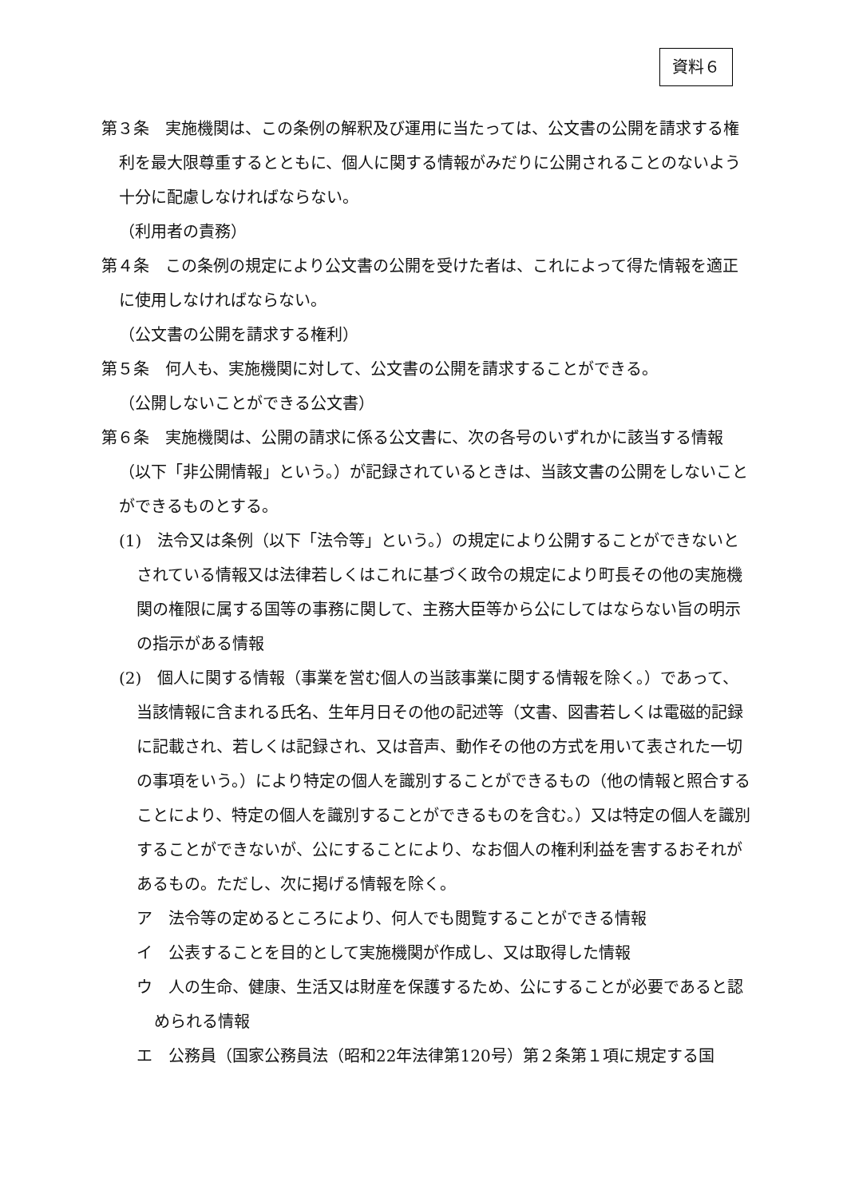資料６
第３条　実施機関は、この条例の解釈及び運用に当たっては、公文書の公開を請求する権利を最大限尊重するとともに、個人に関する情報がみだりに公開されることのないよう十分に配慮しなければならない。
（利用者の責務）
第４条　この条例の規定により公文書の公開を受けた者は、これによって得た情報を適正に使用しなければならない。
（公文書の公開を請求する権利）
第５条　何人も、実施機関に対して、公文書の公開を請求することができる。
（公開しないことができる公文書）
第６条　実施機関は、公開の請求に係る公文書に、次の各号のいずれかに該当する情報（以下「非公開情報」という。）が記録されているときは、当該文書の公開をしないことができるものとする。
(1)　法令又は条例（以下「法令等」という。）の規定により公開することができないとされている情報又は法律若しくはこれに基づく政令の規定により町長その他の実施機関の権限に属する国等の事務に関して、主務大臣等から公にしてはならない旨の明示の指示がある情報
(2)　個人に関する情報（事業を営む個人の当該事業に関する情報を除く。）であって、当該情報に含まれる氏名、生年月日その他の記述等（文書、図書若しくは電磁的記録に記載され、若しくは記録され、又は音声、動作その他の方式を用いて表された一切の事項をいう。）により特定の個人を識別することができるもの（他の情報と照合することにより、特定の個人を識別することができるものを含む。）又は特定の個人を識別することができないが、公にすることにより、なお個人の権利利益を害するおそれがあるもの。ただし、次に掲げる情報を除く。
ア　法令等の定めるところにより、何人でも閲覧することができる情報
イ　公表することを目的として実施機関が作成し、又は取得した情報
ウ　人の生命、健康、生活又は財産を保護するため、公にすることが必要であると認められる情報
エ　公務員（国家公務員法（昭和22年法律第120号）第２条第１項に規定する国